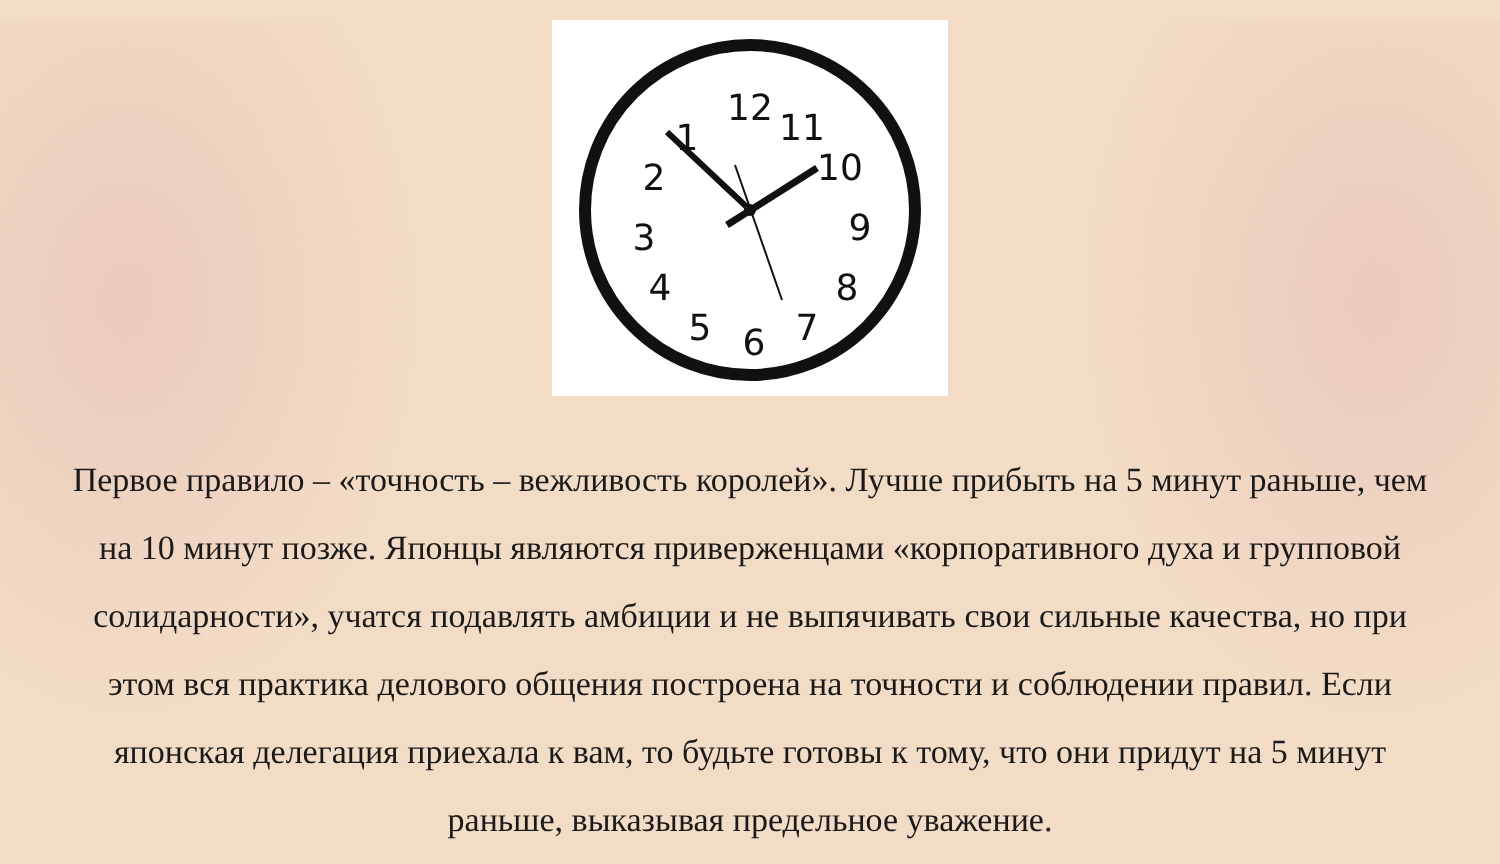12
11
10
9
8
7
6
5
4
3
2
1
Первое правило – «точность – вежливость королей». Лучше прибыть на 5 минут раньше, чем на 10 минут позже. Японцы являются приверженцами «корпоративного духа и групповой солидарности», учатся подавлять амбиции и не выпячивать свои сильные качества, но при этом вся практика делового общения построена на точности и соблюдении правил. Если японская делегация приехала к вам, то будьте готовы к тому, что они придут на 5 минут раньше, выказывая предельное уважение.